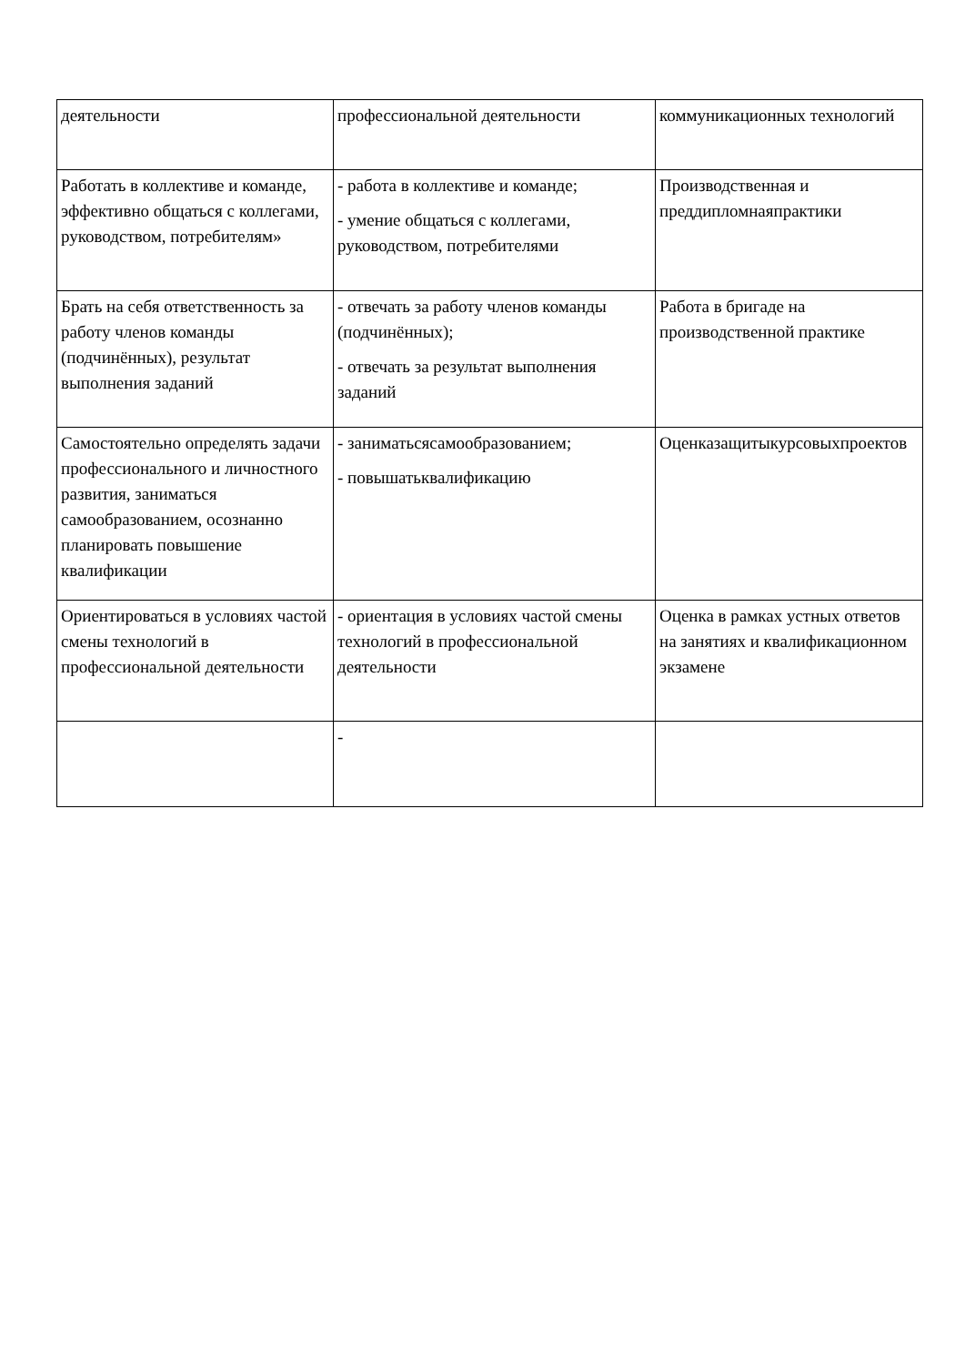| деятельности | профессиональной деятельности | коммуникационных технологий |
| Работать в коллективе и команде, эффективно общаться с коллегами, руководством, потребителям» | - работа в коллективе и команде; - умение общаться с коллегами, руководством, потребителями | Производственная и преддипломнаяпрактики |
| Брать на себя ответственность за работу членов команды (подчинённых), результат выполнения заданий | - отвечать за работу членов команды (подчинённых); - отвечать за результат выполнения заданий | Работа в бригаде на производственной практике |
| Самостоятельно определять задачи профессионального и личностного развития, заниматься самообразованием, осознанно планировать повышение квалификации | - заниматьсясамообразованием; - повышатьквалификацию | Оценказащитыкурсовыхпроектов |
| Ориентироваться в условиях частой смены технологий в профессиональной деятельности | - ориентация в условиях частой смены технологий в профессиональной деятельности | Оценка в рамках устных ответов на занятиях и квалификационном экзамене |
| | - | |